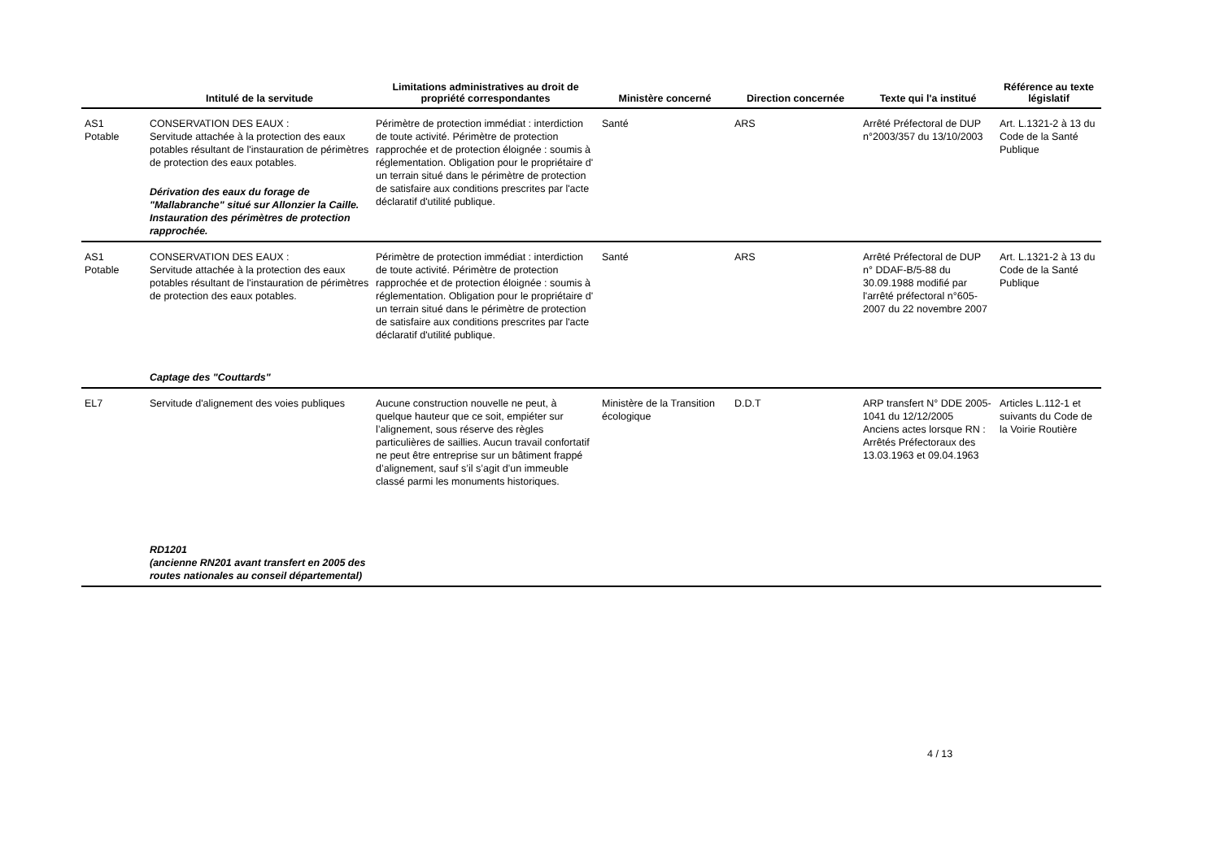| | Intitulé de la servitude | Limitations administratives au droit de propriété correspondantes | Ministère concerné | Direction concernée | Texte qui l'a institué | Référence au texte législatif |
| --- | --- | --- | --- | --- | --- | --- |
| AS1 Potable | CONSERVATION DES EAUX : Servitude attachée à la protection des eaux potables résultant de l'instauration de périmètres de protection des eaux potables. Dérivation des eaux du forage de "Mallabranche" situé sur Allonzier la Caille. Instauration des périmètres de protection rapprochée. | Périmètre de protection immédiat : interdiction de toute activité. Périmètre de protection rapprochée et de protection éloignée : soumis à réglementation. Obligation pour le propriétaire d' un terrain situé dans le périmètre de protection de satisfaire aux conditions prescrites par l'acte déclaratif d'utilité publique. | Santé | ARS | Arrêté Préfectoral de DUP n°2003/357 du 13/10/2003 | Art. L.1321-2 à 13 du Code de la Santé Publique |
| AS1 Potable | CONSERVATION DES EAUX : Servitude attachée à la protection des eaux potables résultant de l'instauration de périmètres de protection des eaux potables. Captage des "Couttards" | Périmètre de protection immédiat : interdiction de toute activité. Périmètre de protection rapprochée et de protection éloignée : soumis à réglementation. Obligation pour le propriétaire d' un terrain situé dans le périmètre de protection de satisfaire aux conditions prescrites par l'acte déclaratif d'utilité publique. | Santé | ARS | Arrêté Préfectoral de DUP n° DDAF-B/5-88 du 30.09.1988 modifié par l'arrêté préfectoral n°605-2007 du 22 novembre 2007 | Art. L.1321-2 à 13 du Code de la Santé Publique |
| EL7 | Servitude d'alignement des voies publiques RD1201 (ancienne RN201 avant transfert en 2005 des routes nationales au conseil départemental) | Aucune construction nouvelle ne peut, à quelque hauteur que ce soit, empiéter sur l’alignement, sous réserve des règles particulières de saillies. Aucun travail confortatif ne peut être entreprise sur un bâtiment frappé d’alignement, sauf s’il s’agit d’un immeuble classé parmi les monuments historiques. | Ministère de la Transition écologique | D.D.T | ARP transfert N° DDE 2005-1041 du 12/12/2005 Anciens actes lorsque RN : Arrêtés Préfectoraux des 13.03.1963 et 09.04.1963 | Articles L.112-1 et suivants du Code de la Voirie Routière |
4 / 13